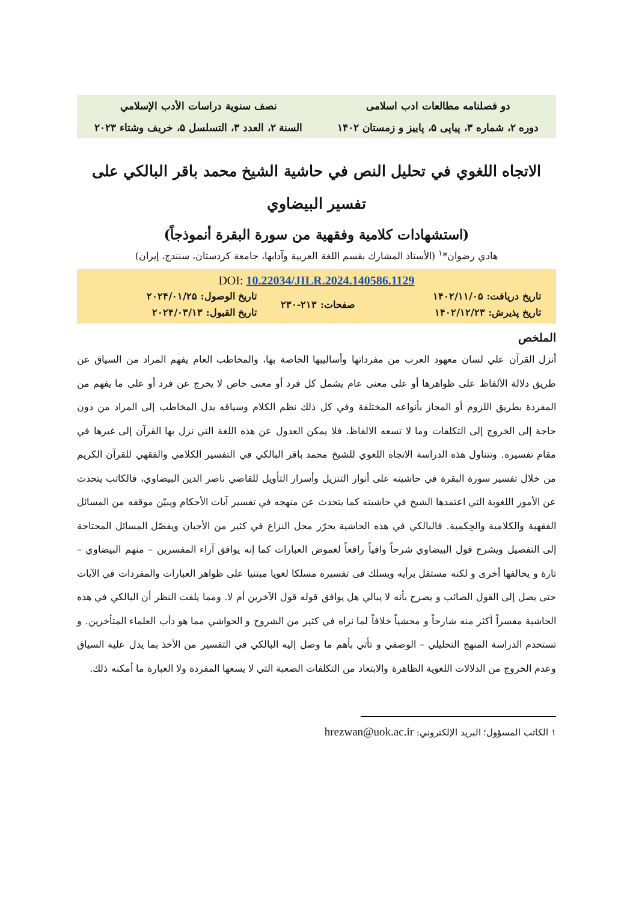| دو فصلنامه مطالعات ادب اسلامی | نصف سنوية دراسات الأدب الإسلامي |
| دوره ۲، شماره ۳، پیاپی ۵، پاییز و زمستان ۱۴۰۲ | السنة ۲، العدد ۳، التسلسل ۵، خريف وشتاء ۲۰۲۳ |
الاتجاه اللغوي في تحليل النص في حاشية الشيخ محمد باقر البالكي على تفسير البيضاوي
(استشهادات كلامية وفقهية من سورة البقرة أنموذجاً)
هادي رضوان*<sup>۱</sup> (الأستاذ المشارك بقسم اللغة العربية وآدابها، جامعة كردستان، سنندج، إيران)
DOI: 10.22034/JILR.2024.140586.1129
| تاريخ دريافت: ۱۴۰۲/۱۱/۰۵ | صفحات: ۲۱۳-۲۳۰ | تاريخ الوصول: ۲۰۲۴/۰۱/۲۵ |
| تاريخ پذيرش: ۱۴۰۲/۱۲/۲۳ | | تاريخ القبول: ۲۰۲۴/۰۳/۱۳ |
الملخص
أنزل القرآن علي لسان معهود العرب من مفرداتها وأساليبها الخاصة بها، والمخاطب العام يفهم المراد من السياق عن طريق دلالة الألفاظ على ظواهرها أو على معنى عام يشمل كل فرد أو معنى خاص لا يخرج عن فرد أو على ما يفهم من المفردة بطريق اللزوم أو المجاز بأنواعه المختلفة وفي كل ذلك نظم الكلام وسياقه يدل المخاطب إلى المراد من دون حاجة إلى الخروج إلى التكلفات وما لا تسعه الالفاظ، فلا يمكن العدول عن هذه اللغة التي نزل بها القرآن إلى غيرها في مقام تفسيره. وتتناول هذه الدراسة الاتجاه اللغوي للشيخ محمد باقر البالكي في التفسير الكلامي والفقهي للقرآن الكريم من خلال تفسير سورة البقرة في حاشيته على أنوار التنزيل وأسرار التأويل للقاضي ناصر الدين البيضاوي، فالكاتب يتحدث عن الأمور اللغوية التي اعتمدها الشيخ في حاشيته كما يتحدث عن منهجه في تفسير آيات الأحكام ويبيّن موقفه من المسائل الفقهية والكلامية والحِكمية. فالبالكي في هذه الحاشية يحرّر محل النزاع في كثير من الأحيان ويفصّل المسائل المحتاجة إلى التفصيل ويشرح قول البيضاوي شرحاً وافياً رافعاً لغموض العبارات كما إنه يوافق آراء المفسرين – منهم البيضاوي – تارة و يخالفها أخرى و لكنه مستقل برأيه ويسلك فی تفسیره مسلکا لغويا مبتنيا على ظواهر العبارات والمفردات في الآيات حتى يصل إلى القول الصائب و يصرح بأنه لا يبالي هل يوافق قوله قول الآخرين أم لا. ومما يلفت النظر أن البالكي في هذه الحاشية مفسراً أكثر منه شارحاً و محشياً خلافاً لما نراه في كثير من الشروح و الحواشي مما هو دأب العلماء المتأخرين. و تستخدم الدراسة المنهج التحليلي – الوصفي و تأتي بأهم ما وصل إليه البالكي في التفسير من الأخذ بما يدل عليه السياق وعدم الخروج من الدلالات اللغوية الظاهرة والابتعاد من التكلفات الصعبة التي لا يسعها المفردة ولا العبارة ما أمكنه ذلك.
۱ الكاتب المسؤول؛ البريد الإلكتروني: hrezwan@uok.ac.ir